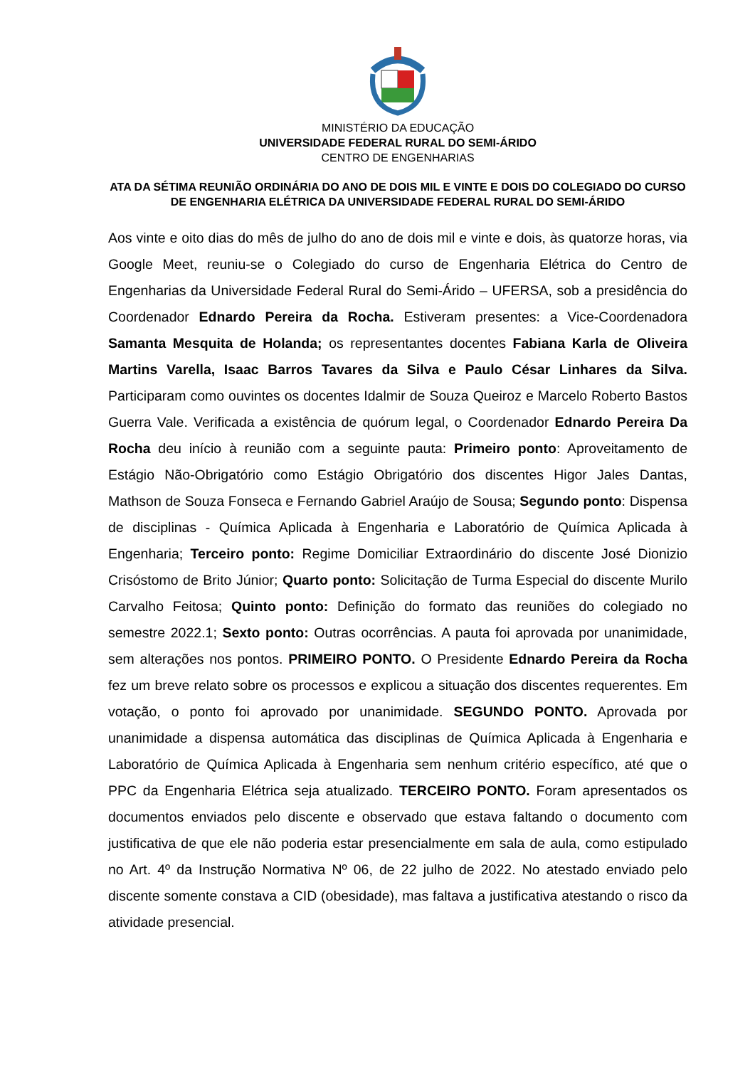MINISTÉRIO DA EDUCAÇÃO
UNIVERSIDADE FEDERAL RURAL DO SEMI-ÁRIDO
CENTRO DE ENGENHARIAS
ATA DA SÉTIMA REUNIÃO ORDINÁRIA DO ANO DE DOIS MIL E VINTE E DOIS DO COLEGIADO DO CURSO DE ENGENHARIA ELÉTRICA DA UNIVERSIDADE FEDERAL RURAL DO SEMI-ÁRIDO
Aos vinte e oito dias do mês de julho do ano de dois mil e vinte e dois, às quatorze horas, via Google Meet, reuniu-se o Colegiado do curso de Engenharia Elétrica do Centro de Engenharias da Universidade Federal Rural do Semi-Árido – UFERSA, sob a presidência do Coordenador Ednardo Pereira da Rocha. Estiveram presentes: a Vice-Coordenadora Samanta Mesquita de Holanda; os representantes docentes Fabiana Karla de Oliveira Martins Varella, Isaac Barros Tavares da Silva e Paulo César Linhares da Silva. Participaram como ouvintes os docentes Idalmir de Souza Queiroz e Marcelo Roberto Bastos Guerra Vale. Verificada a existência de quórum legal, o Coordenador Ednardo Pereira Da Rocha deu início à reunião com a seguinte pauta: Primeiro ponto: Aproveitamento de Estágio Não-Obrigatório como Estágio Obrigatório dos discentes Higor Jales Dantas, Mathson de Souza Fonseca e Fernando Gabriel Araújo de Sousa; Segundo ponto: Dispensa de disciplinas - Química Aplicada à Engenharia e Laboratório de Química Aplicada à Engenharia; Terceiro ponto: Regime Domiciliar Extraordinário do discente José Dionizio Crisóstomo de Brito Júnior; Quarto ponto: Solicitação de Turma Especial do discente Murilo Carvalho Feitosa; Quinto ponto: Definição do formato das reuniões do colegiado no semestre 2022.1; Sexto ponto: Outras ocorrências. A pauta foi aprovada por unanimidade, sem alterações nos pontos. PRIMEIRO PONTO. O Presidente Ednardo Pereira da Rocha fez um breve relato sobre os processos e explicou a situação dos discentes requerentes. Em votação, o ponto foi aprovado por unanimidade. SEGUNDO PONTO. Aprovada por unanimidade a dispensa automática das disciplinas de Química Aplicada à Engenharia e Laboratório de Química Aplicada à Engenharia sem nenhum critério específico, até que o PPC da Engenharia Elétrica seja atualizado. TERCEIRO PONTO. Foram apresentados os documentos enviados pelo discente e observado que estava faltando o documento com justificativa de que ele não poderia estar presencialmente em sala de aula, como estipulado no Art. 4º da Instrução Normativa Nº 06, de 22 julho de 2022. No atestado enviado pelo discente somente constava a CID (obesidade), mas faltava a justificativa atestando o risco da atividade presencial.